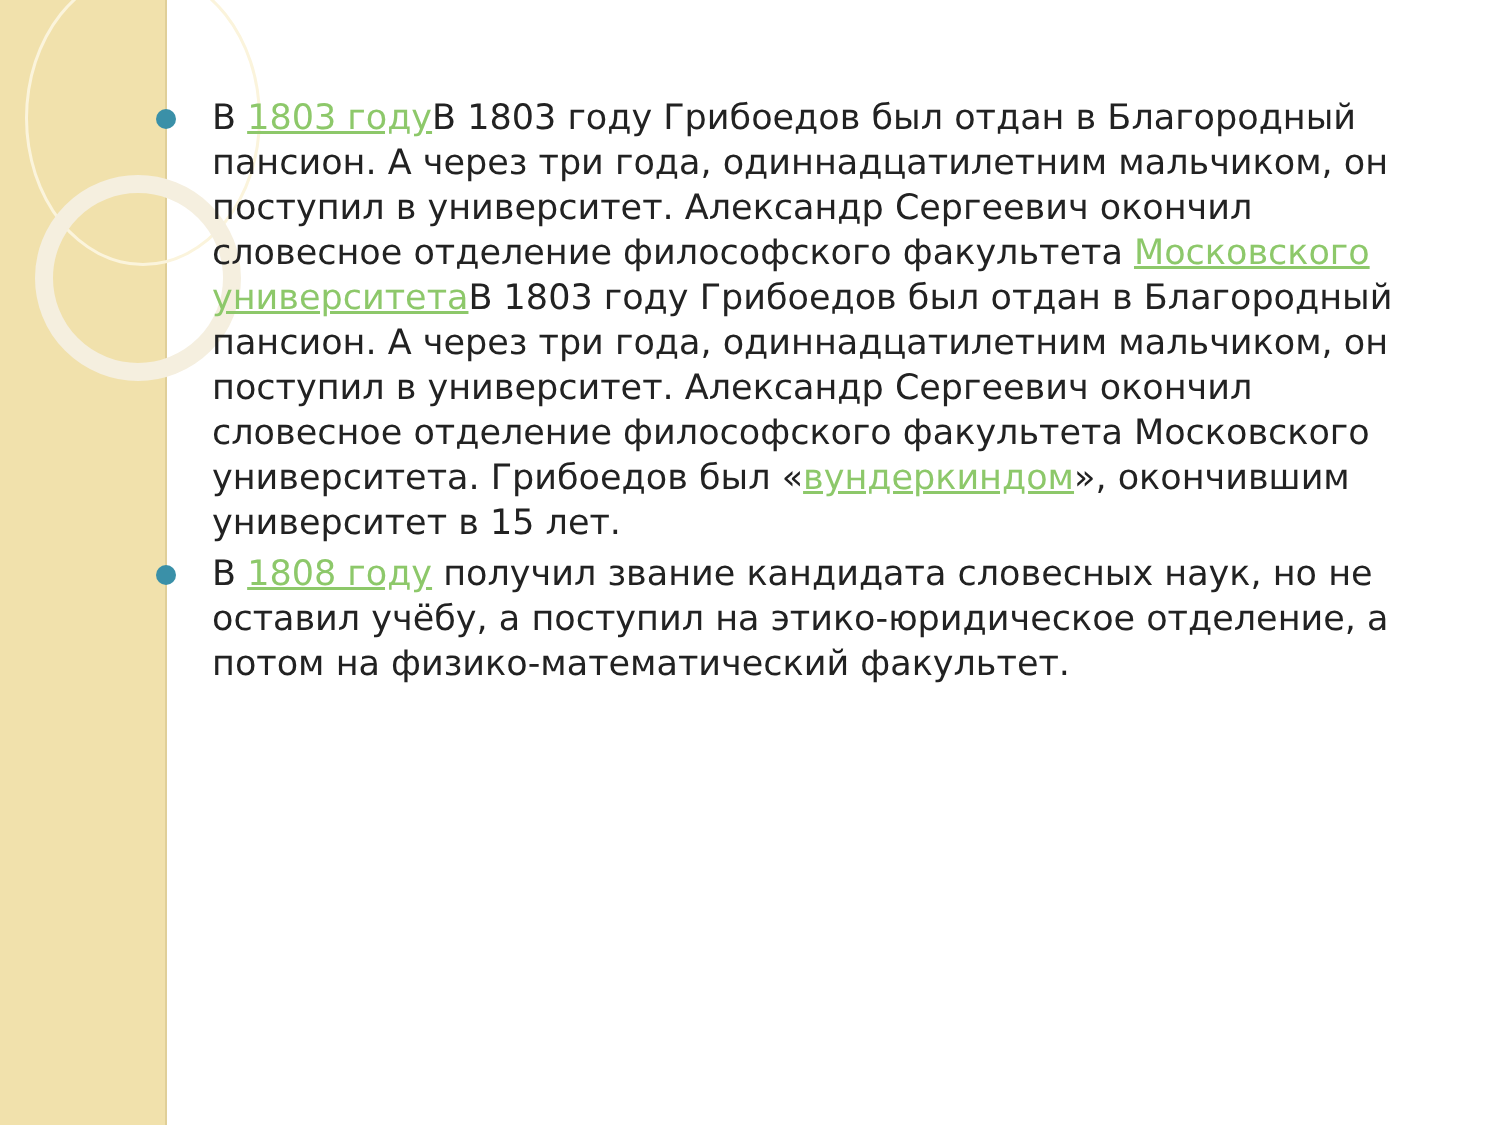В 1803 году В 1803 году Грибоедов был отдан в Благородный пансион. А через три года, одиннадцатилетним мальчиком, он поступил в университет. Александр Сергеевич окончил словесное отделение философского факультета Московского университета В 1803 году Грибоедов был отдан в Благородный пансион. А через три года, одиннадцатилетним мальчиком, он поступил в университет. Александр Сергеевич окончил словесное отделение философского факультета Московского университета. Грибоедов был «вундеркиндом», окончившим университет в 15 лет.
В 1808 году получил звание кандидата словесных наук, но не оставил учёбу, а поступил на этико-юридическое отделение, а потом на физико-математический факультет.